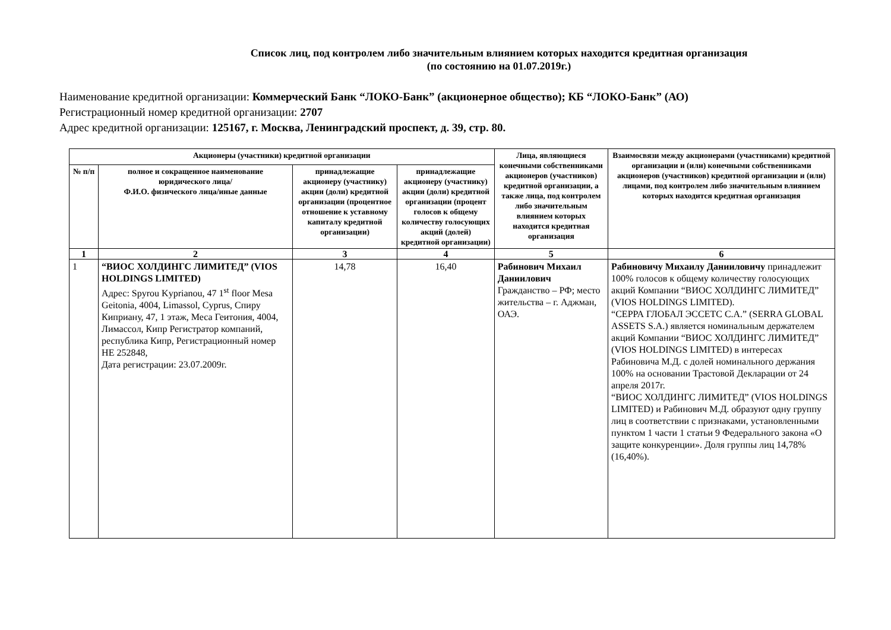Список лиц, под контролем либо значительным влиянием которых находится кредитная организация
(по состоянию на 01.07.2019г.)
Наименование кредитной организации: Коммерческий Банк “ЛОКО-Банк” (акционерное общество); КБ “ЛОКО-Банк” (АО)
Регистрационный номер кредитной организации: 2707
Адрес кредитной организации: 125167, г. Москва, Ленинградский проспект, д. 39, стр. 80.
| Акционеры (участники) кредитной организации | | | | Лица, являющиеся конечными собственниками акционеров (участников) кредитной организации, а также лица, под контролем либо значительным влиянием которых находится кредитная организация | Взаимосвязи между акционерами (участниками) кредитной организации и (или) конечными собственниками акционеров (участников) кредитной организации и (или) лицами, под контролем либо значительным влиянием которых находится кредитная организация |
| --- | --- | --- | --- | --- | --- |
| № п/п | полное и сокращенное наименование юридического лица/ Ф.И.О. физического лица/иные данные | принадлежащие акционеру (участнику) акции (доли) кредитной организации (процентное отношение к уставному капиталу кредитной организации) | принадлежащие акционеру (участнику) акции (доли) кредитной организации (процент голосов к общему количеству голосующих акций (долей) кредитной организации) | | |
| 1 | 2 | 3 | 4 | 5 | 6 |
| 1 | “ВИОС ХОЛДИНГС ЛИМИТЕД” (VIOS HOLDINGS LIMITED) Адрес: Spyrou Kyprianou, 47 1<sup>st</sup> floor Mesa Geitonia, 4004, Limassol, Cyprus, Спиру Киприану, 47, 1 этаж, Меса Геитония, 4004, Лимассол, Кипр Регистратор компаний, республика Кипр, Регистрационный номер HE 252848, Дата регистрации: 23.07.2009г. | 14,78 | 16,40 | Рабинович Михаил Даниилович Гражданство – РФ; место жительства – г. Аджман, ОАЭ. | Рабиновичу Михаилу Данииловичу принадлежит 100% голосов к общему количеству голосующих акций Компании “ВИОС ХОЛДИНГС ЛИМИТЕД” (VIOS HOLDINGS LIMITED). “СЕРРА ГЛОБАЛ ЭССЕТС С.А.” (SERRA GLOBAL ASSETS S.A.) является номинальным держателем акций Компании “ВИОС ХОЛДИНГС ЛИМИТЕД” (VIOS HOLDINGS LIMITED) в интересах Рабиновича М.Д. с долей номинального держания 100% на основании Трастовой Декларации от 24 апреля 2017г. “ВИОС ХОЛДИНГС ЛИМИТЕД” (VIOS HOLDINGS LIMITED) и Рабинович М.Д. образуют одну группу лиц в соответствии с признаками, установленными пунктом 1 части 1 статьи 9 Федерального закона «О защите конкуренции». Доля группы лиц 14,78% (16,40%). |